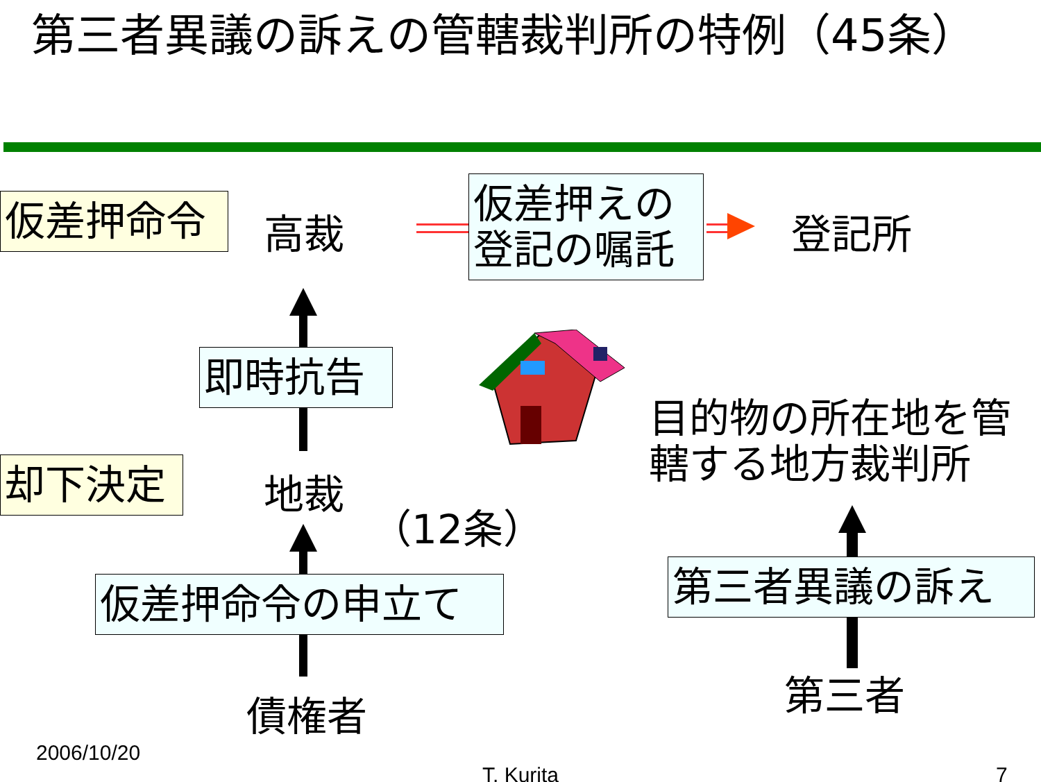第三者異議の訴えの管轄裁判所の特例（45条）
仮差押命令 高裁
仮差押えの
登記の嘱託
登記所
即時抗告
目的物の所在地を管
轄する地方裁判所
却下決定 地裁
（12条）
仮差押命令の申立て
債権者
第三者異議の訴え
第三者
2006/10/20
T. Kurita 7